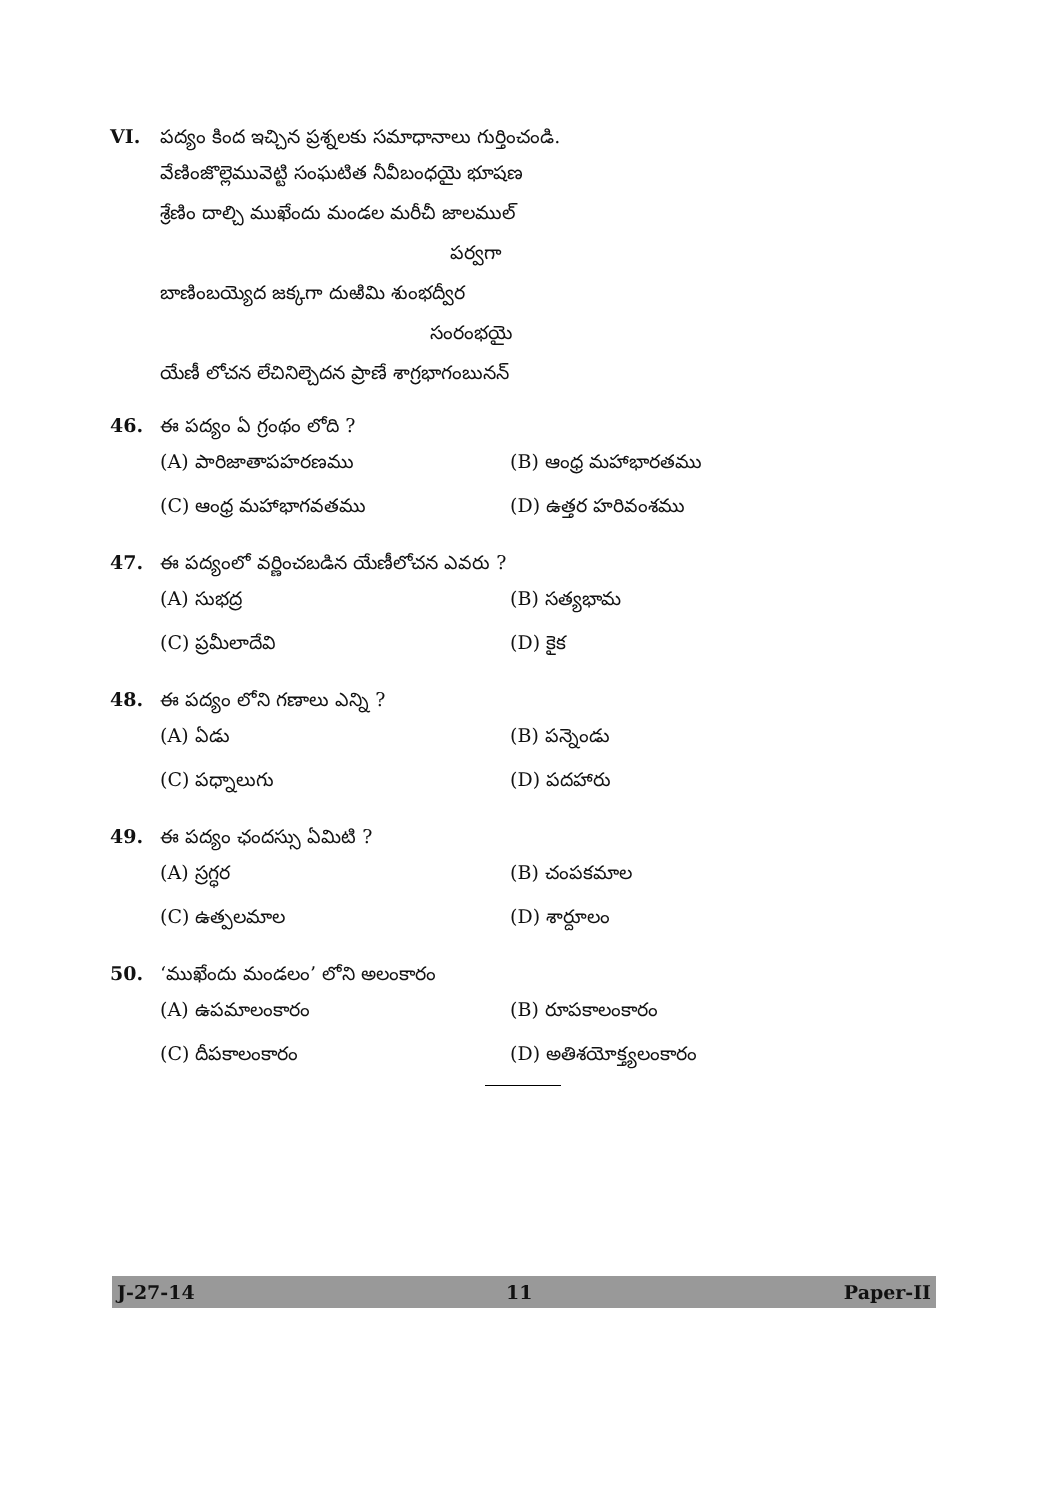VI. పద్యం కింద ఇచ్చిన ప్రశ్నలకు సమాధానాలు గుర్తించండి.
వేణింజొల్లెమువెట్టి సంఘటిత నీవీబంధయై భూషణ
శ్రేణిం దాల్చి ముఖేందు మండల మరీచీ జాలముల్
పర్వగా
బాణింబయ్యెద జక్కగా దుఱిమి శుంభద్వీర
సంరంభయై
యేణీ లోచన లేచినిల్చెదన ప్రాణే శాగ్రభాగంబునన్
46. ఈ పద్యం ఏ గ్రంథం లోది ?
(A) పారిజాతాపహరణము (B) ఆంధ్ర మహాభారతము
(C) ఆంధ్ర మహాభాగవతము (D) ఉత్తర హరివంశము
47. ఈ పద్యంలో వర్ణించబడిన యేణీలోచన ఎవరు ?
(A) సుభద్ర (B) సత్యభామ
(C) ప్రమీలాదేవి (D) కైక
48. ఈ పద్యం లోని గణాలు ఎన్ని ?
(A) ఏడు (B) పన్నెండు
(C) పధ్నాలుగు (D) పదహారు
49. ఈ పద్యం ఛందస్సు ఏమిటి ?
(A) స్రగ్ధర (B) చంపకమాల
(C) ఉత్పలమాల (D) శార్దూలం
50. ‘ముఖేందు మండలం’ లోని అలంకారం
(A) ఉపమాలంకారం (B) రూపకాలంకారం
(C) దీపకాలంకారం (D) అతిశయోక్త్యలంకారం
J-27-14 11 Paper-II